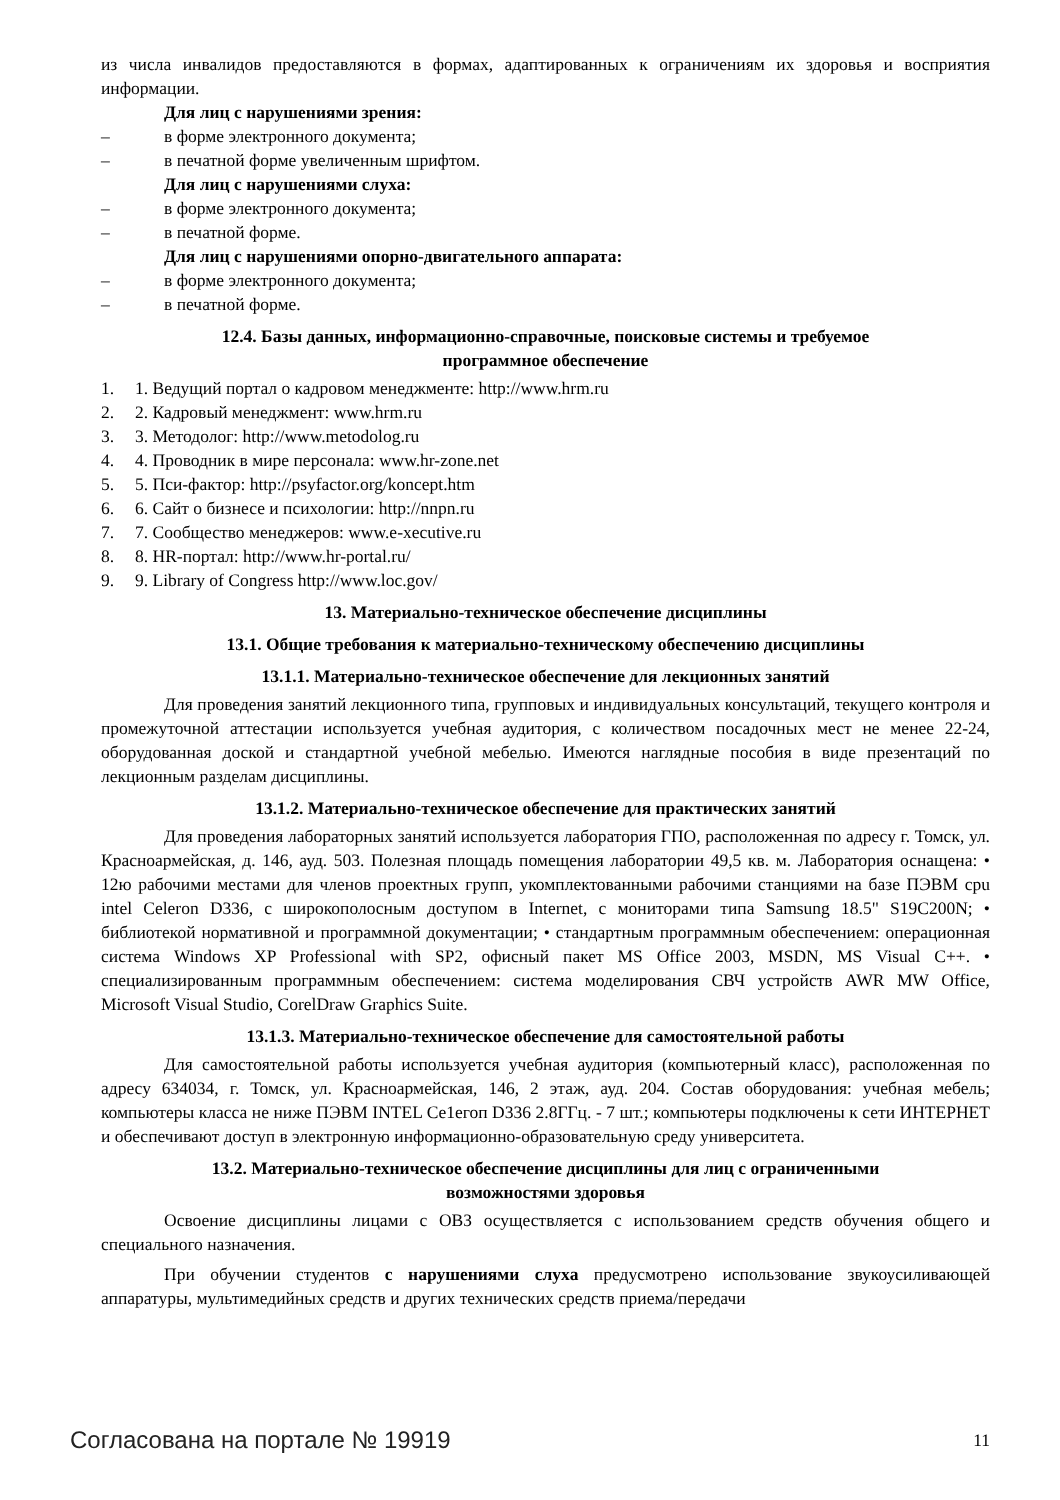из числа инвалидов предоставляются в формах, адаптированных к ограничениям их здоровья и восприятия информации.
Для лиц с нарушениями зрения:
– в форме электронного документа;
– в печатной форме увеличенным шрифтом.
Для лиц с нарушениями слуха:
– в форме электронного документа;
– в печатной форме.
Для лиц с нарушениями опорно-двигательного аппарата:
– в форме электронного документа;
– в печатной форме.
12.4. Базы данных, информационно-справочные, поисковые системы и требуемое
программное обеспечение
1. 1. Ведущий портал о кадровом менеджменте: http://www.hrm.ru
2. 2. Кадровый менеджмент: www.hrm.ru
3. 3. Методолог: http://www.metodolog.ru
4. 4. Проводник в мире персонала: www.hr-zone.net
5. 5. Пси-фактор: http://psyfactor.org/koncept.htm
6. 6. Сайт о бизнесе и психологии: http://nnpn.ru
7. 7. Сообщество менеджеров: www.e-xecutive.ru
8. 8. HR-портал: http://www.hr-portal.ru/
9. 9. Library of Congress http://www.loc.gov/
13. Материально-техническое обеспечение дисциплины
13.1. Общие требования к материально-техническому обеспечению дисциплины
13.1.1. Материально-техническое обеспечение для лекционных занятий
Для проведения занятий лекционного типа, групповых и индивидуальных консультаций, текущего контроля и промежуточной аттестации используется учебная аудитория, с количеством посадочных мест не менее 22-24, оборудованная доской и стандартной учебной мебелью. Имеются наглядные пособия в виде презентаций по лекционным разделам дисциплины.
13.1.2. Материально-техническое обеспечение для практических занятий
Для проведения лабораторных занятий используется лаборатория ГПО, расположенная по адресу г. Томск, ул. Красноармейская, д. 146, ауд. 503. Полезная площадь помещения лаборатории 49,5 кв. м. Лаборатория оснащена: • 12ю рабочими местами для членов проектных групп, укомплектованными рабочими станциями на базе ПЭВМ cpu intel Celeron D336, с широкополосным доступом в Internet, с мониторами типа Samsung 18.5" S19C200N; • библиотекой нормативной и программной документации; • стандартным программным обеспечением: операционная система Windows XP Professional with SP2, офисный пакет MS Office 2003, MSDN, MS Visual C++. • специализированным программным обеспечением: система моделирования СВЧ устройств AWR MW Office, Microsoft Visual Studio, CorelDraw Graphics Suite.
13.1.3. Материально-техническое обеспечение для самостоятельной работы
Для самостоятельной работы используется учебная аудитория (компьютерный класс), расположенная по адресу 634034, г. Томск, ул. Красноармейская, 146, 2 этаж, ауд. 204. Состав оборудования: учебная мебель; компьютеры класса не ниже ПЭВМ INTEL Ce1eгоп D336 2.8ГГц. - 7 шт.; компьютеры подключены к сети ИНТЕРНЕТ и обеспечивают доступ в электронную информационно-образовательную среду университета.
13.2. Материально-техническое обеспечение дисциплины для лиц с ограниченными
возможностями здоровья
Освоение дисциплины лицами с ОВЗ осуществляется с использованием средств обучения общего и специального назначения.
При обучении студентов с нарушениями слуха предусмотрено использование звукоусиливающей аппаратуры, мультимедийных средств и других технических средств приема/передачи
Согласована на портале № 19919 11